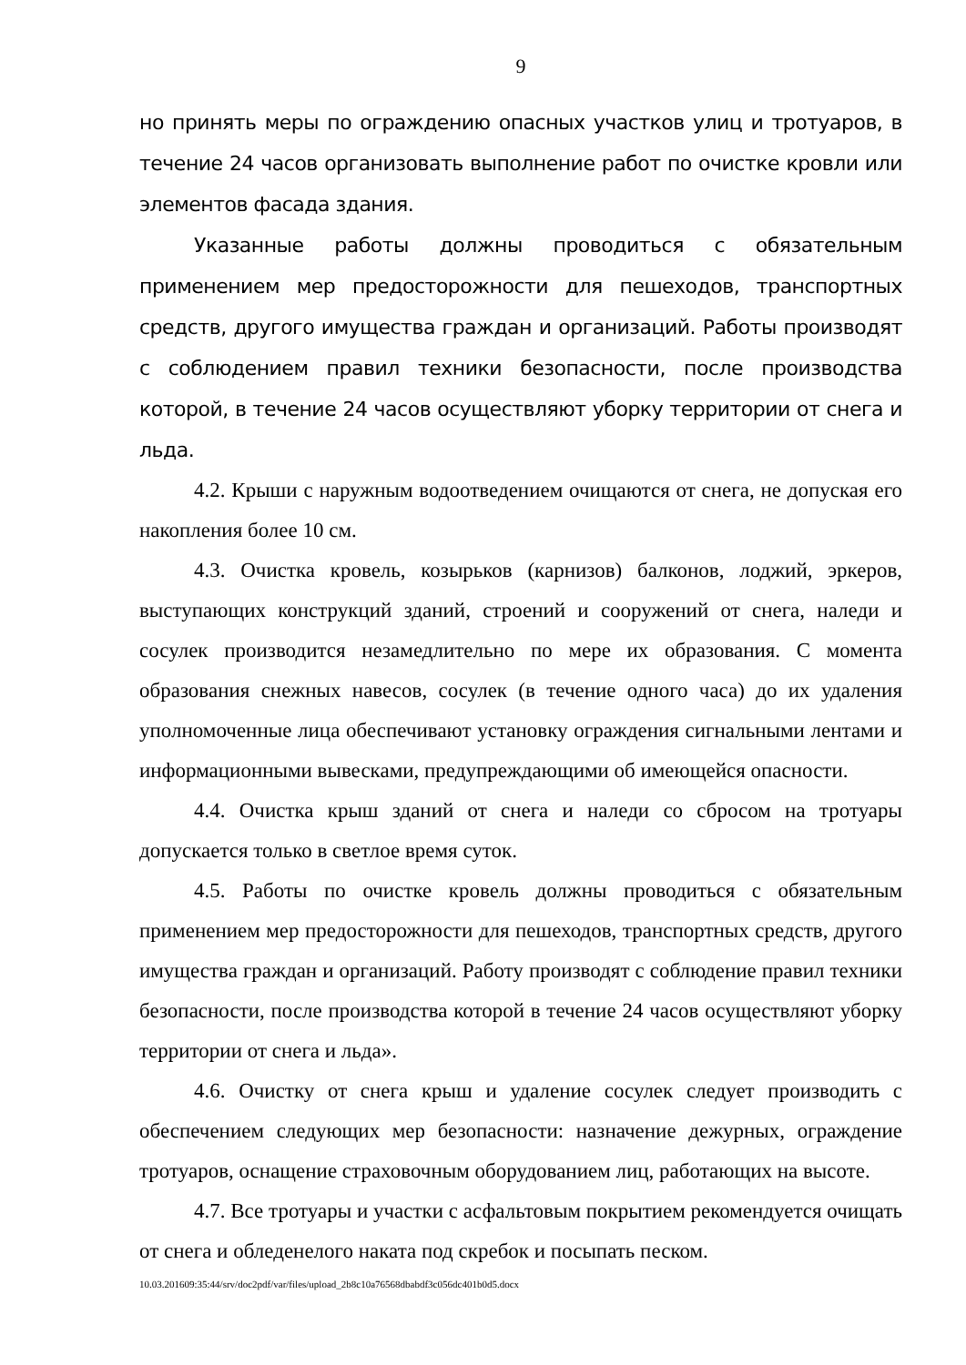9
но принять меры по ограждению опасных участков улиц и тротуаров, в течение 24 часов организовать выполнение работ по очистке кровли или элементов фасада здания.
Указанные работы должны проводиться с обязательным применением мер предосторожности для пешеходов, транспортных средств, другого имущества граждан и организаций. Работы производят с соблюдением правил техники безопасности, после производства которой, в течение 24 часов осуществляют уборку территории от снега и льда.
4.2. Крыши с наружным водоотведением очищаются от снега, не допуская его накопления более 10 см.
4.3. Очистка кровель, козырьков (карнизов) балконов, лоджий, эркеров, выступающих конструкций зданий, строений и сооружений от снега, наледи и сосулек производится незамедлительно по мере их образования. С момента образования снежных навесов, сосулек (в течение одного часа) до их удаления уполномоченные лица обеспечивают установку ограждения сигнальными лентами и информационными вывесками, предупреждающими об имеющейся опасности.
4.4. Очистка крыш зданий от снега и наледи со сбросом на тротуары допускается только в светлое время суток.
4.5. Работы по очистке кровель должны проводиться с обязательным применением мер предосторожности для пешеходов, транспортных средств, другого имущества граждан и организаций. Работу производят с соблюдение правил техники безопасности, после производства которой в течение 24 часов осуществляют уборку территории от снега и льда».
4.6. Очистку от снега крыш и удаление сосулек следует производить с обеспечением следующих мер безопасности: назначение дежурных, ограждение тротуаров, оснащение страховочным оборудованием лиц, работающих на высоте.
4.7. Все тротуары и участки с асфальтовым покрытием рекомендуется очищать от снега и обледенелого наката под скребок и посыпать песком.
10.03.201609:35:44/srv/doc2pdf/var/files/upload_2b8c10a76568dbabdf3c056dc401b0d5.docx